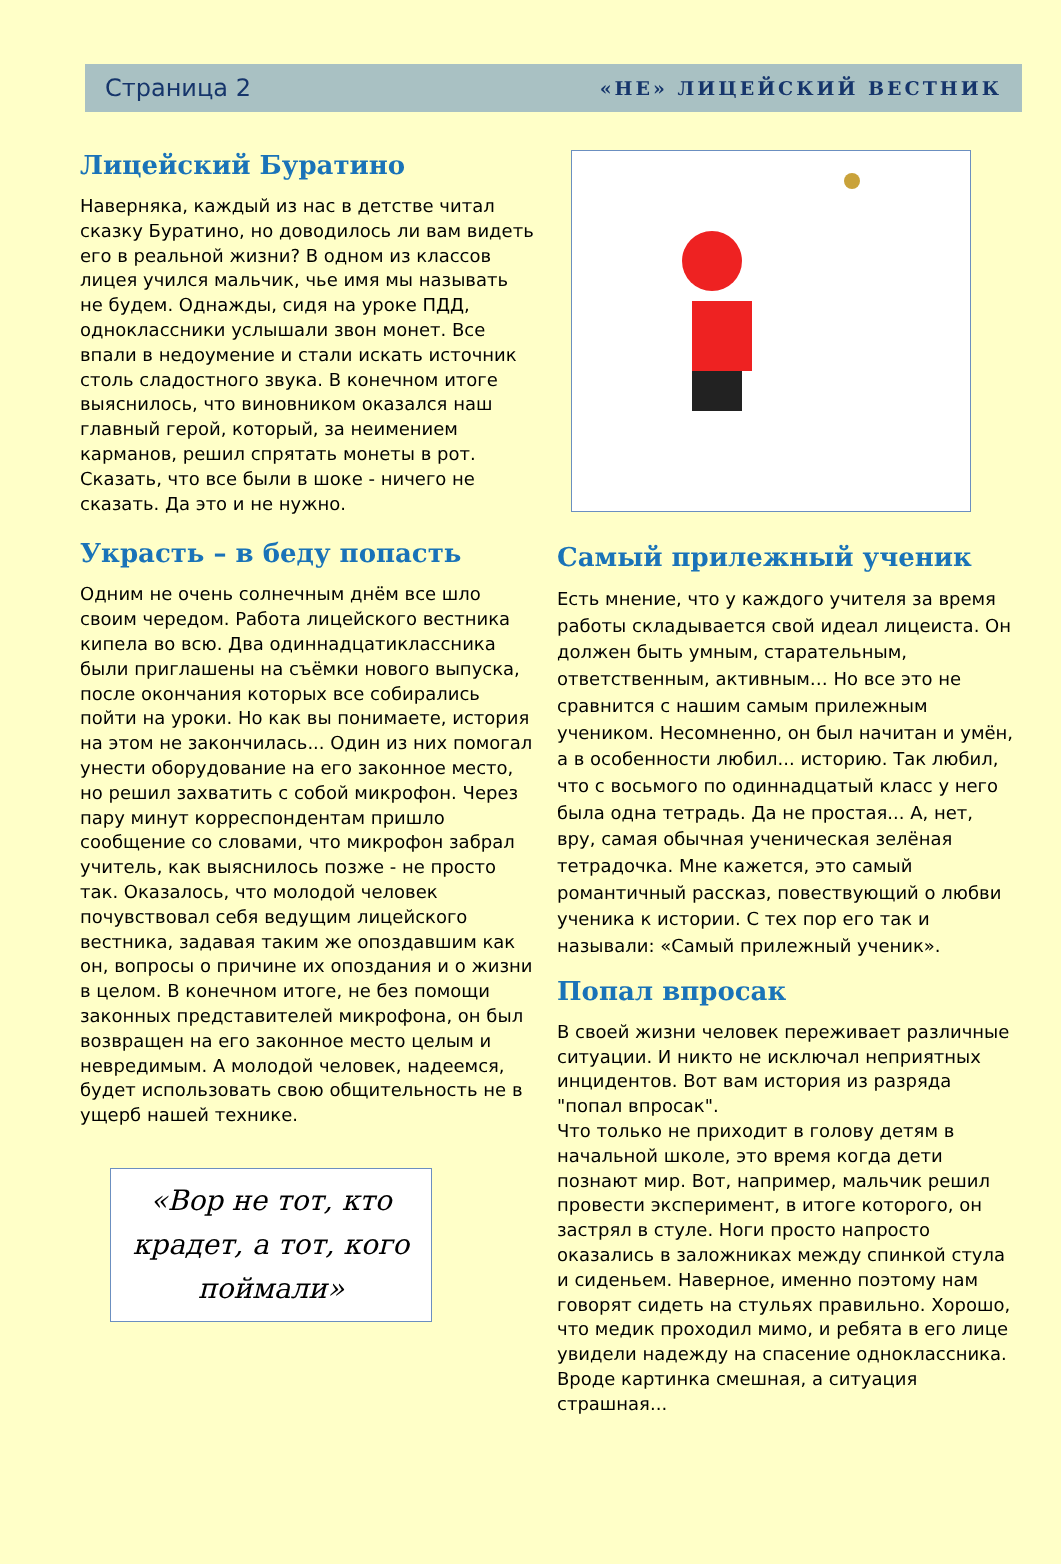Страница 2 «НЕ» ЛИЦЕЙСКИЙ ВЕСТНИК
Лицейский Буратино
Наверняка, каждый из нас в детстве читал сказку Буратино, но доводилось ли вам видеть его в реальной жизни? В одном из классов лицея учился мальчик, чье имя мы называть не будем. Однажды, сидя на уроке ПДД, одноклассники услышали звон монет. Все впали в недоумение и стали искать источник столь сладостного звука. В конечном итоге выяснилось, что виновником оказался наш главный герой, который, за неимением карманов, решил спрятать монеты в рот. Сказать, что все были в шоке - ничего не сказать. Да это и не нужно.
Украсть – в беду попасть
Одним не очень солнечным днём все шло своим чередом. Работа лицейского вестника кипела во всю. Два одиннадцатиклассника были приглашены на съёмки нового выпуска, после окончания которых все собирались пойти на уроки. Но как вы понимаете, история на этом не закончилась... Один из них помогал унести оборудование на его законное место, но решил захватить с собой микрофон. Через пару минут корреспондентам пришло сообщение со словами, что микрофон забрал учитель, как выяснилось позже - не просто так. Оказалось, что молодой человек почувствовал себя ведущим лицейского вестника, задавая таким же опоздавшим как он, вопросы о причине их опоздания и о жизни в целом. В конечном итоге, не без помощи законных представителей микрофона, он был возвращен на его законное место целым и невредимым. А молодой человек, надеемся, будет использовать свою общительность не в ущерб нашей технике.
«Вор не тот, кто крадет, а тот, кого поймали»
Самый прилежный ученик
Есть мнение, что у каждого учителя за время работы складывается свой идеал лицеиста. Он должен быть умным, старательным, ответственным, активным… Но все это не сравнится с нашим самым прилежным учеником. Несомненно, он был начитан и умён, а в особенности любил... историю. Так любил, что с восьмого по одиннадцатый класс у него была одна тетрадь. Да не простая... А, нет, вру, самая обычная ученическая зелёная тетрадочка. Мне кажется, это самый романтичный рассказ, повествующий о любви ученика к истории. С тех пор его так и называли: «Самый прилежный ученик».
Попал впросак
В своей жизни человек переживает различные ситуации. И никто не исключал неприятных инцидентов. Вот вам история из разряда "попал впросак".
Что только не приходит в голову детям в начальной школе, это время когда дети познают мир. Вот, например, мальчик решил провести эксперимент, в итоге которого, он застрял в стуле. Ноги просто напросто оказались в заложниках между спинкой стула и сиденьем. Наверное, именно поэтому нам говорят сидеть на стульях правильно. Хорошо, что медик проходил мимо, и ребята в его лице увидели надежду на спасение одноклассника. Вроде картинка смешная, а ситуация страшная...